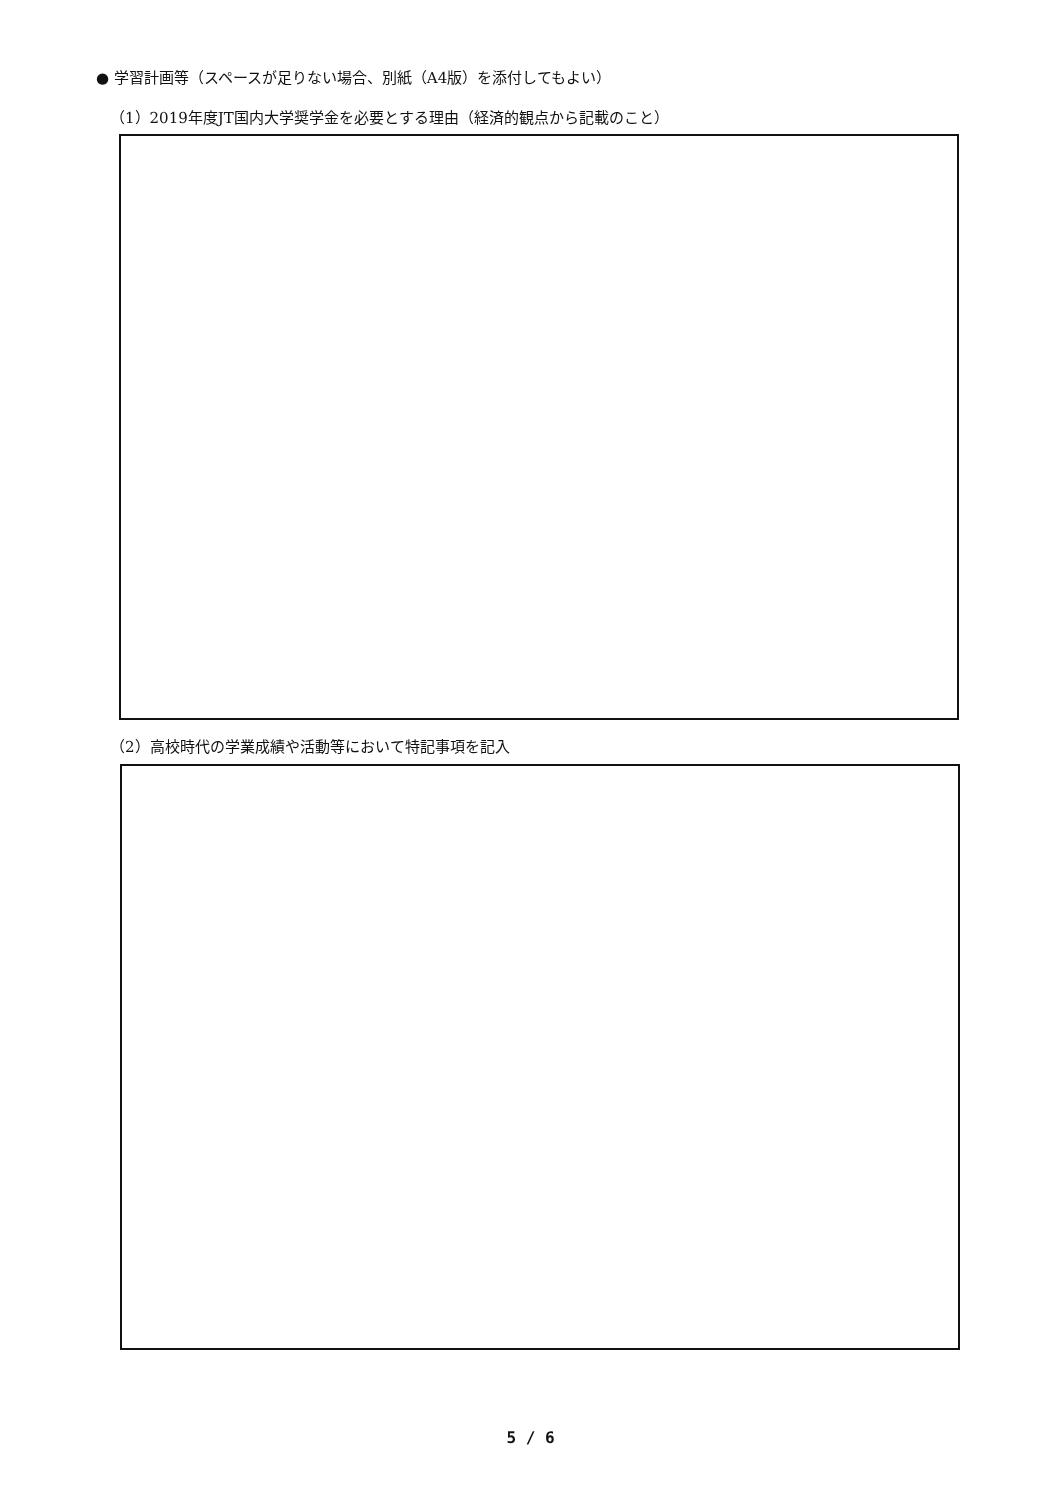● 学習計画等（スペースが足りない場合、別紙（A4版）を添付してもよい）
（1）2019年度JT国内大学奨学金を必要とする理由（経済的観点から記載のこと）
（2）高校時代の学業成績や活動等において特記事項を記入
5 / 6